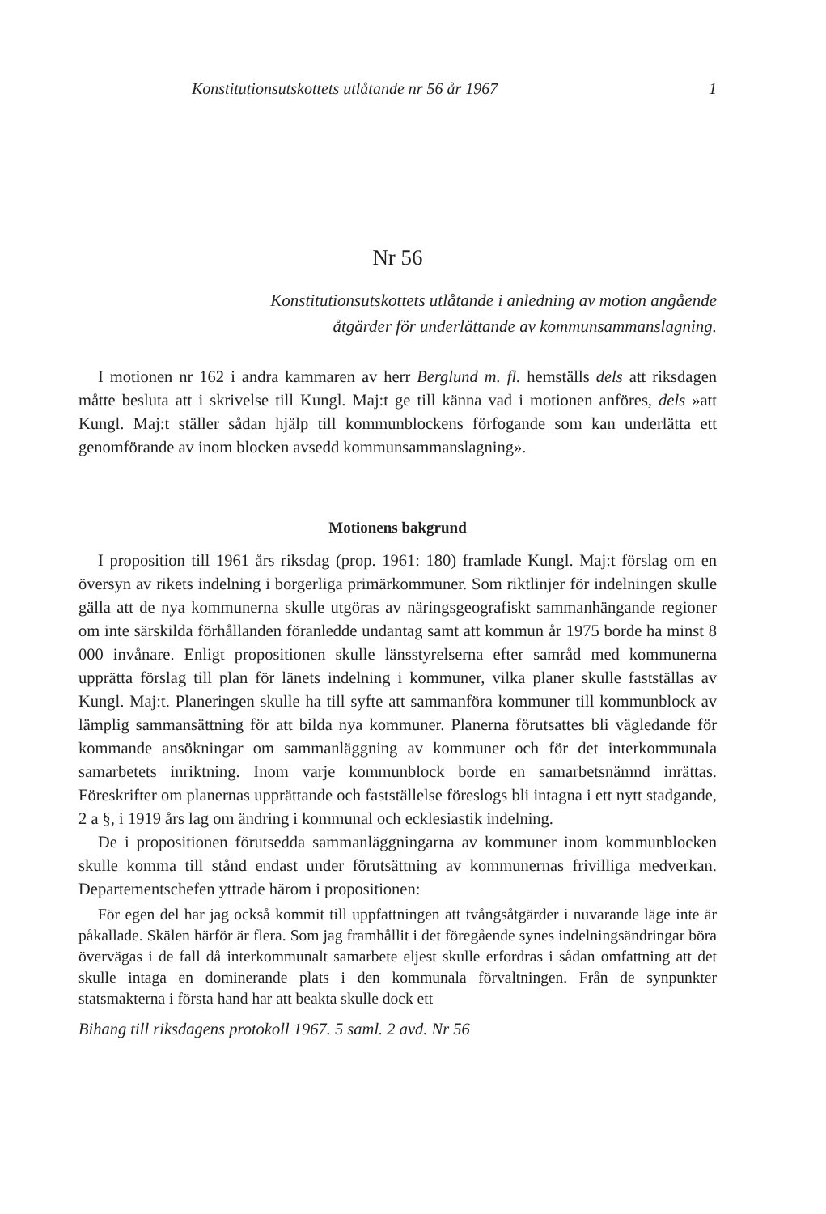Konstitutionsutskottets utlåtande nr 56 år 1967 1
Nr 56
Konstitutionsutskottets utlåtande i anledning av motion angående
åtgärder för underlättande av kommunsammanslagning.
I motionen nr 162 i andra kammaren av herr Berglund m. fl. hemställs dels att riksdagen måtte besluta att i skrivelse till Kungl. Maj:t ge till känna vad i motionen anföres, dels »att Kungl. Maj:t ställer sådan hjälp till kommunblockens förfogande som kan underlätta ett genomförande av inom blocken avsedd kommunsammanslagning».
Motionens bakgrund
I proposition till 1961 års riksdag (prop. 1961: 180) framlade Kungl. Maj:t förslag om en översyn av rikets indelning i borgerliga primärkommuner. Som riktlinjer för indelningen skulle gälla att de nya kommunerna skulle utgöras av näringsgeografiskt sammanhängande regioner om inte särskilda förhållanden föranledde undantag samt att kommun år 1975 borde ha minst 8 000 invånare. Enligt propositionen skulle länsstyrelserna efter samråd med kommunerna upprätta förslag till plan för länets indelning i kommuner, vilka planer skulle fastställas av Kungl. Maj:t. Planeringen skulle ha till syfte att sammanföra kommuner till kommunblock av lämplig sammansättning för att bilda nya kommuner. Planerna förutsattes bli vägledande för kommande ansökningar om sammanläggning av kommuner och för det interkommunala samarbetets inriktning. Inom varje kommunblock borde en samarbetsnämnd inrättas. Föreskrifter om planernas upprättande och fastställelse föreslogs bli intagna i ett nytt stadgande, 2 a §, i 1919 års lag om ändring i kommunal och ecklesiastik indelning.
De i propositionen förutsedda sammanläggningarna av kommuner inom kommunblocken skulle komma till stånd endast under förutsättning av kommunernas frivilliga medverkan. Departementschefen yttrade härom i propositionen:
För egen del har jag också kommit till uppfattningen att tvångsåtgärder i nuvarande läge inte är påkallade. Skälen härför är flera. Som jag framhållit i det föregående synes indelningsändringar böra övervägas i de fall då interkommunalt samarbete eljest skulle erfordras i sådan omfattning att det skulle intaga en dominerande plats i den kommunala förvaltningen. Från de synpunkter statsmakterna i första hand har att beakta skulle dock ett
Bihang till riksdagens protokoll 1967. 5 saml. 2 avd. Nr 56